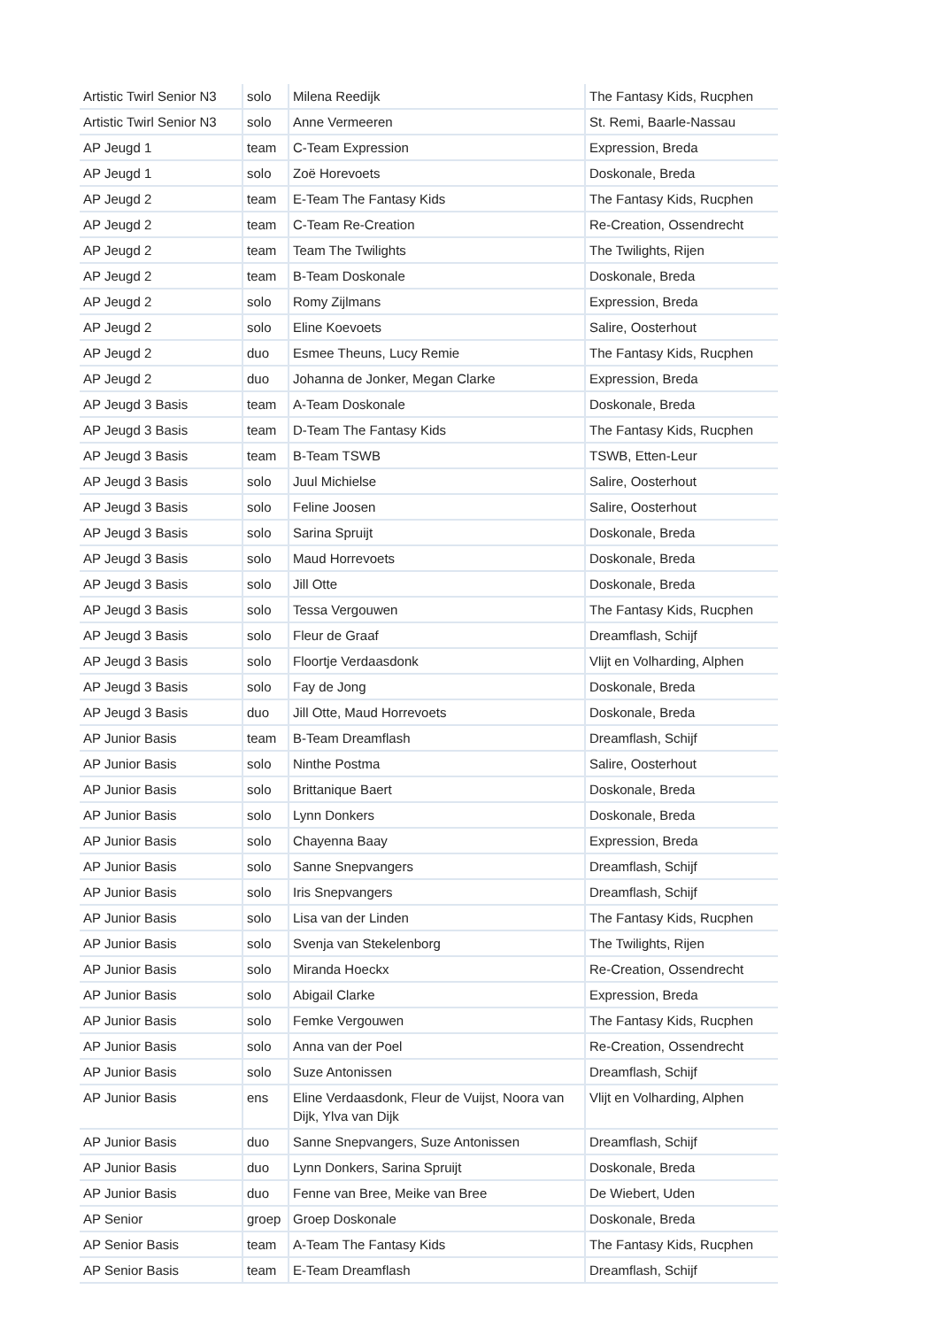| Artistic Twirl Senior N3 | solo | Milena Reedijk | The Fantasy Kids, Rucphen |
| Artistic Twirl Senior N3 | solo | Anne Vermeeren | St. Remi, Baarle-Nassau |
| AP Jeugd 1 | team | C-Team Expression | Expression, Breda |
| AP Jeugd 1 | solo | Zoë Horevoets | Doskonale, Breda |
| AP Jeugd 2 | team | E-Team The Fantasy Kids | The Fantasy Kids, Rucphen |
| AP Jeugd 2 | team | C-Team Re-Creation | Re-Creation, Ossendrecht |
| AP Jeugd 2 | team | Team The Twilights | The Twilights, Rijen |
| AP Jeugd 2 | team | B-Team Doskonale | Doskonale, Breda |
| AP Jeugd 2 | solo | Romy Zijlmans | Expression, Breda |
| AP Jeugd 2 | solo | Eline Koevoets | Salire, Oosterhout |
| AP Jeugd 2 | duo | Esmee Theuns, Lucy Remie | The Fantasy Kids, Rucphen |
| AP Jeugd 2 | duo | Johanna de Jonker, Megan Clarke | Expression, Breda |
| AP Jeugd 3 Basis | team | A-Team Doskonale | Doskonale, Breda |
| AP Jeugd 3 Basis | team | D-Team The Fantasy Kids | The Fantasy Kids, Rucphen |
| AP Jeugd 3 Basis | team | B-Team TSWB | TSWB, Etten-Leur |
| AP Jeugd 3 Basis | solo | Juul Michielse | Salire, Oosterhout |
| AP Jeugd 3 Basis | solo | Feline Joosen | Salire, Oosterhout |
| AP Jeugd 3 Basis | solo | Sarina Spruijt | Doskonale, Breda |
| AP Jeugd 3 Basis | solo | Maud Horrevoets | Doskonale, Breda |
| AP Jeugd 3 Basis | solo | Jill Otte | Doskonale, Breda |
| AP Jeugd 3 Basis | solo | Tessa Vergouwen | The Fantasy Kids, Rucphen |
| AP Jeugd 3 Basis | solo | Fleur de Graaf | Dreamflash, Schijf |
| AP Jeugd 3 Basis | solo | Floortje Verdaasdonk | Vlijt en Volharding, Alphen |
| AP Jeugd 3 Basis | solo | Fay de Jong | Doskonale, Breda |
| AP Jeugd 3 Basis | duo | Jill Otte, Maud Horrevoets | Doskonale, Breda |
| AP Junior Basis | team | B-Team Dreamflash | Dreamflash, Schijf |
| AP Junior Basis | solo | Ninthe Postma | Salire, Oosterhout |
| AP Junior Basis | solo | Brittanique Baert | Doskonale, Breda |
| AP Junior Basis | solo | Lynn Donkers | Doskonale, Breda |
| AP Junior Basis | solo | Chayenna Baay | Expression, Breda |
| AP Junior Basis | solo | Sanne Snepvangers | Dreamflash, Schijf |
| AP Junior Basis | solo | Iris Snepvangers | Dreamflash, Schijf |
| AP Junior Basis | solo | Lisa van der Linden | The Fantasy Kids, Rucphen |
| AP Junior Basis | solo | Svenja van Stekelenborg | The Twilights, Rijen |
| AP Junior Basis | solo | Miranda Hoeckx | Re-Creation, Ossendrecht |
| AP Junior Basis | solo | Abigail Clarke | Expression, Breda |
| AP Junior Basis | solo | Femke Vergouwen | The Fantasy Kids, Rucphen |
| AP Junior Basis | solo | Anna van der Poel | Re-Creation, Ossendrecht |
| AP Junior Basis | solo | Suze Antonissen | Dreamflash, Schijf |
| AP Junior Basis | ens | Eline Verdaasdonk, Fleur de Vuijst, Noora van Dijk, Ylva van Dijk | Vlijt en Volharding, Alphen |
| AP Junior Basis | duo | Sanne Snepvangers, Suze Antonissen | Dreamflash, Schijf |
| AP Junior Basis | duo | Lynn Donkers, Sarina Spruijt | Doskonale, Breda |
| AP Junior Basis | duo | Fenne van Bree, Meike van Bree | De Wiebert, Uden |
| AP Senior | groep | Groep Doskonale | Doskonale, Breda |
| AP Senior Basis | team | A-Team The Fantasy Kids | The Fantasy Kids, Rucphen |
| AP Senior Basis | team | E-Team Dreamflash | Dreamflash, Schijf |